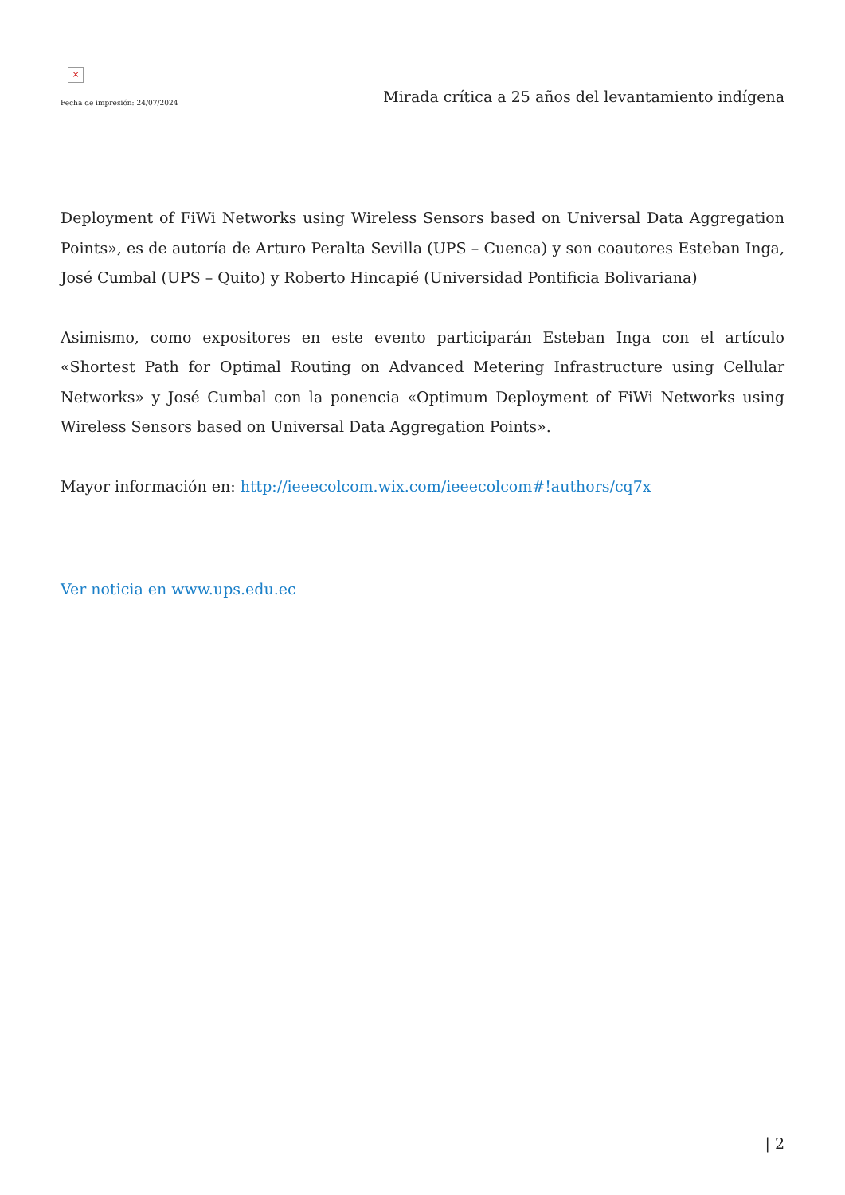×
Fecha de impresión: 24/07/2024
Mirada crítica a 25 años del levantamiento indígena
Deployment of FiWi Networks using Wireless Sensors based on Universal Data Aggregation Points», es de autoría de Arturo Peralta Sevilla (UPS – Cuenca) y son coautores Esteban Inga, José Cumbal (UPS – Quito) y Roberto Hincapié (Universidad Pontificia Bolivariana)
Asimismo, como expositores en este evento participarán Esteban Inga con el artículo «Shortest Path for Optimal Routing on Advanced Metering Infrastructure using Cellular Networks» y José Cumbal con la ponencia «Optimum Deployment of FiWi Networks using Wireless Sensors based on Universal Data Aggregation Points».
Mayor información en: http://ieeecolcom.wix.com/ieeecolcom#!authors/cq7x
Ver noticia en www.ups.edu.ec
| 2